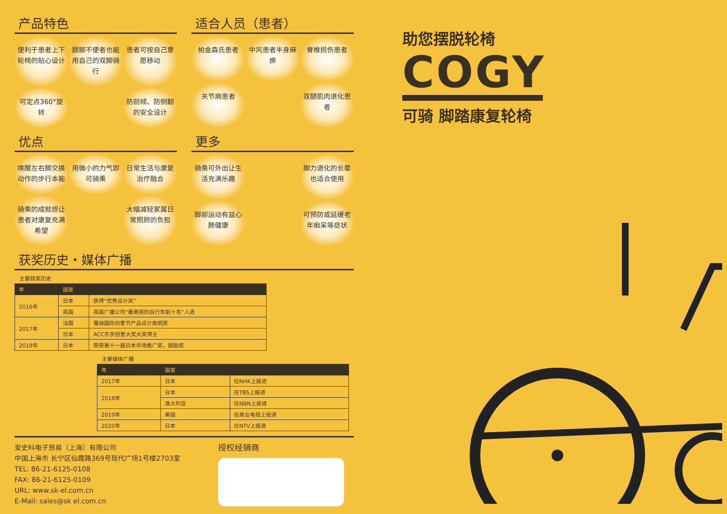产品特色
便利于患者上下轮椅的贴心设计
腿脚不便者也能用自己的双脚骑行
患者可按自己意愿移动
可定点360°旋转
防前倾、防侧翻的安全设计
适合人员（患者）
帕金森氏患者
中风患者半身麻痹
脊椎损伤患者
关节病患者
双腿肌肉退化患者
优点
唤醒左右脚交换动作的步行本能
用微小的力气即可骑乘
日常生活与康复治疗融合
骑乘的成就感让患者对康复充满希望
大幅减轻家属日常照顾的负担
更多
骑乘可外出让生活充满乐趣
脚力退化的长辈也适合使用
脚部运动有益心肺健康
可预防或延缓老年痴呆等症状
获奖历史・媒体广播
主要获奖历史
| 年 | 国家 | |
| --- | --- | --- |
| 2016年 | 日本 | 获得“优秀设计奖” |
| | 英国 | 英国广播公司“最美丽的自行车前十名”入选 |
| 2017年 | 法国 | 戛纳国际创意节产品设计类铜奖 |
| | 日本 | ACC东京创意大奖大奖得主 |
| 2019年 | 日本 | 荣获第十一届日本市场推广奖，鼓励奖 |
主要媒体广播
| 年 | 国家 | |
| --- | --- | --- |
| 2017年 | 日本 | 在NHK上报道 |
| 2018年 | 日本 | 在TBS上报道 |
| | 澳大利亚 | 在NBN上报道 |
| 2019年 | 美国 | 在商业电视上报道 |
| 2020年 | 日本 | 在NTV上报道 |
爱史科电子贸易（上海）有限公司
中国上海市 长宁区仙霞路369号现代广场1号楼2703室
TEL: 86-21-6125-0108
FAX: 86-21-6125-0109
URL: www.sk-el.com.cn
E-Mail: sales@sk el.com.cn
授权经销商
助您摆脱轮椅
COGY
可骑 脚踏康复轮椅